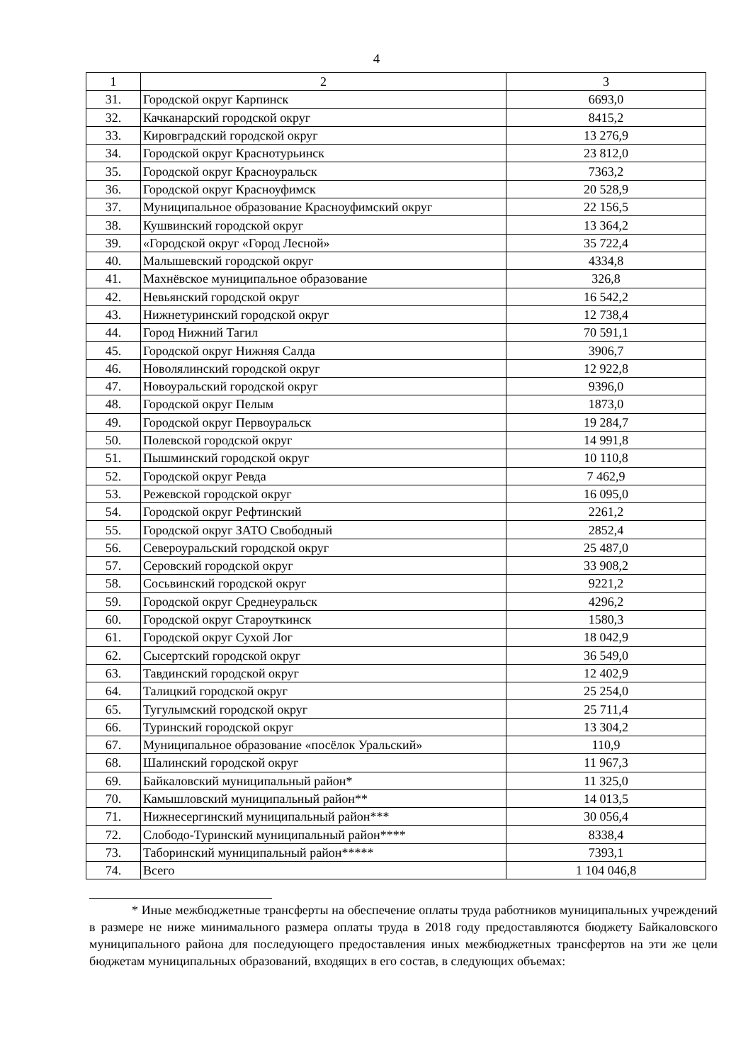4
| 1 | 2 | 3 |
| --- | --- | --- |
| 31. | Городской округ Карпинск | 6693,0 |
| 32. | Качканарский городской округ | 8415,2 |
| 33. | Кировградский городской округ | 13 276,9 |
| 34. | Городской округ Краснотурьинск | 23 812,0 |
| 35. | Городской округ Красноуральск | 7363,2 |
| 36. | Городской округ Красноуфимск | 20 528,9 |
| 37. | Муниципальное образование Красноуфимский округ | 22 156,5 |
| 38. | Кушвинский городской округ | 13 364,2 |
| 39. | «Городской округ «Город Лесной» | 35 722,4 |
| 40. | Малышевский городской округ | 4334,8 |
| 41. | Махнёвское муниципальное образование | 326,8 |
| 42. | Невьянский городской округ | 16 542,2 |
| 43. | Нижнетуринский городской округ | 12 738,4 |
| 44. | Город Нижний Тагил | 70 591,1 |
| 45. | Городской округ Нижняя Салда | 3906,7 |
| 46. | Новолялинский городской округ | 12 922,8 |
| 47. | Новоуральский городской округ | 9396,0 |
| 48. | Городской округ Пелым | 1873,0 |
| 49. | Городской округ Первоуральск | 19 284,7 |
| 50. | Полевской городской округ | 14 991,8 |
| 51. | Пышминский городской округ | 10 110,8 |
| 52. | Городской округ Ревда | 7 462,9 |
| 53. | Режевской городской округ | 16 095,0 |
| 54. | Городской округ Рефтинский | 2261,2 |
| 55. | Городской округ ЗАТО Свободный | 2852,4 |
| 56. | Североуральский городской округ | 25 487,0 |
| 57. | Серовский городской округ | 33 908,2 |
| 58. | Сосьвинский городской округ | 9221,2 |
| 59. | Городской округ Среднеуральск | 4296,2 |
| 60. | Городской округ Староуткинск | 1580,3 |
| 61. | Городской округ Сухой Лог | 18 042,9 |
| 62. | Сысертский городской округ | 36 549,0 |
| 63. | Тавдинский городской округ | 12 402,9 |
| 64. | Талицкий городской округ | 25 254,0 |
| 65. | Тугулымский городской округ | 25 711,4 |
| 66. | Туринский городской округ | 13 304,2 |
| 67. | Муниципальное образование «посёлок Уральский» | 110,9 |
| 68. | Шалинский городской округ | 11 967,3 |
| 69. | Байкаловский муниципальный район* | 11 325,0 |
| 70. | Камышловский муниципальный район** | 14 013,5 |
| 71. | Нижнесергинский муниципальный район*** | 30 056,4 |
| 72. | Слободо-Туринский муниципальный район**** | 8338,4 |
| 73. | Таборинский муниципальный район***** | 7393,1 |
| 74. | Всего | 1 104 046,8 |
* Иные межбюджетные трансферты на обеспечение оплаты труда работников муниципальных учреждений в размере не ниже минимального размера оплаты труда в 2018 году предоставляются бюджету Байкаловского муниципального района для последующего предоставления иных межбюджетных трансфертов на эти же цели бюджетам муниципальных образований, входящих в его состав, в следующих объемах: